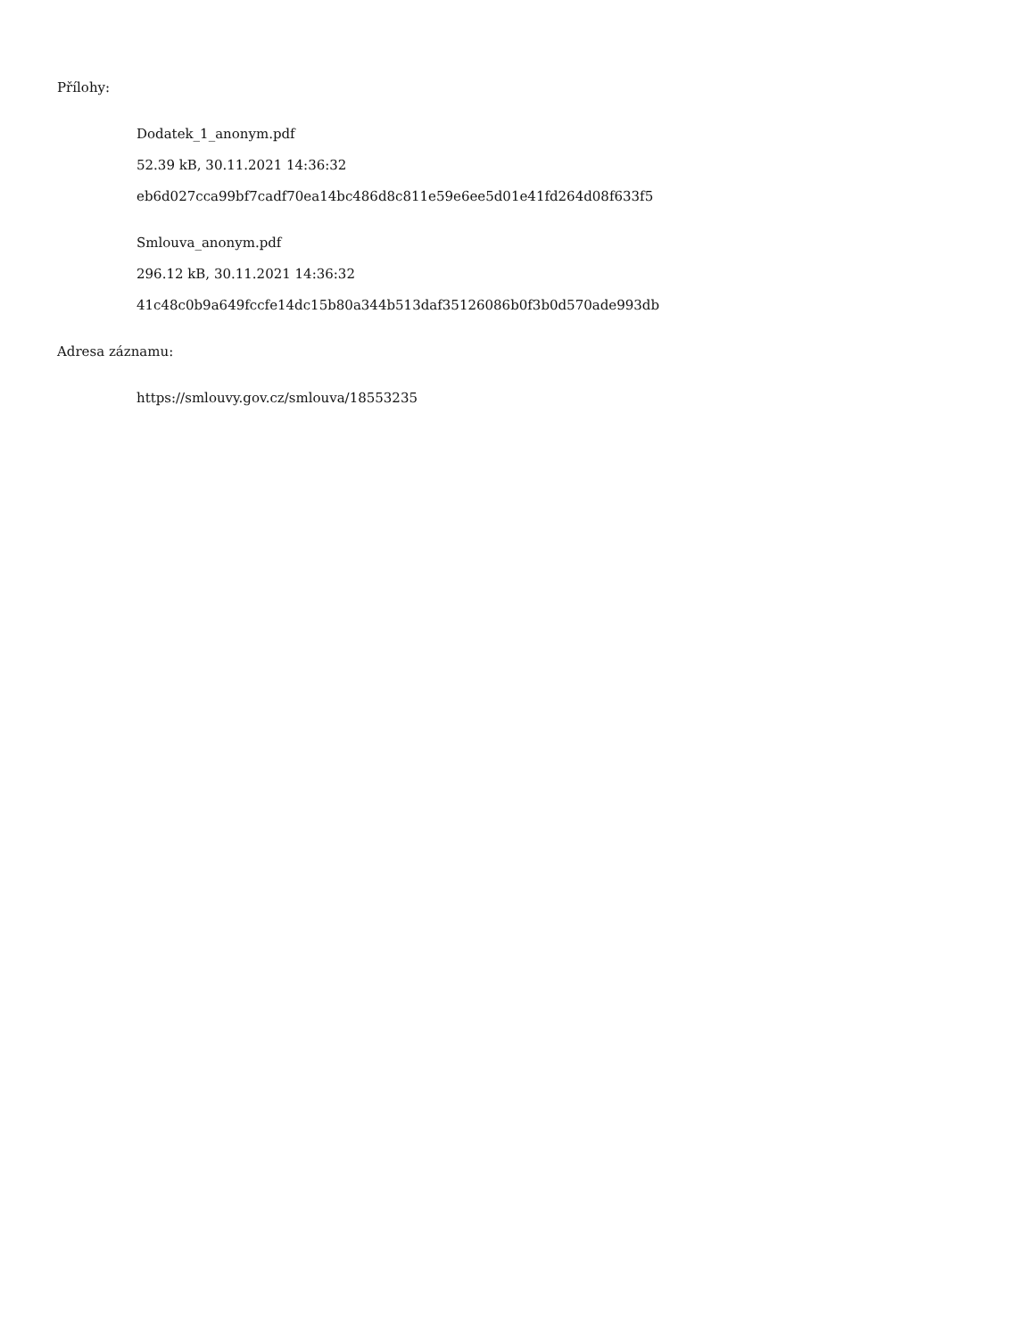Přílohy:
Dodatek_1_anonym.pdf
52.39 kB, 30.11.2021 14:36:32
eb6d027cca99bf7cadf70ea14bc486d8c811e59e6ee5d01e41fd264d08f633f5
Smlouva_anonym.pdf
296.12 kB, 30.11.2021 14:36:32
41c48c0b9a649fccfe14dc15b80a344b513daf35126086b0f3b0d570ade993db
Adresa záznamu:
https://smlouvy.gov.cz/smlouva/18553235